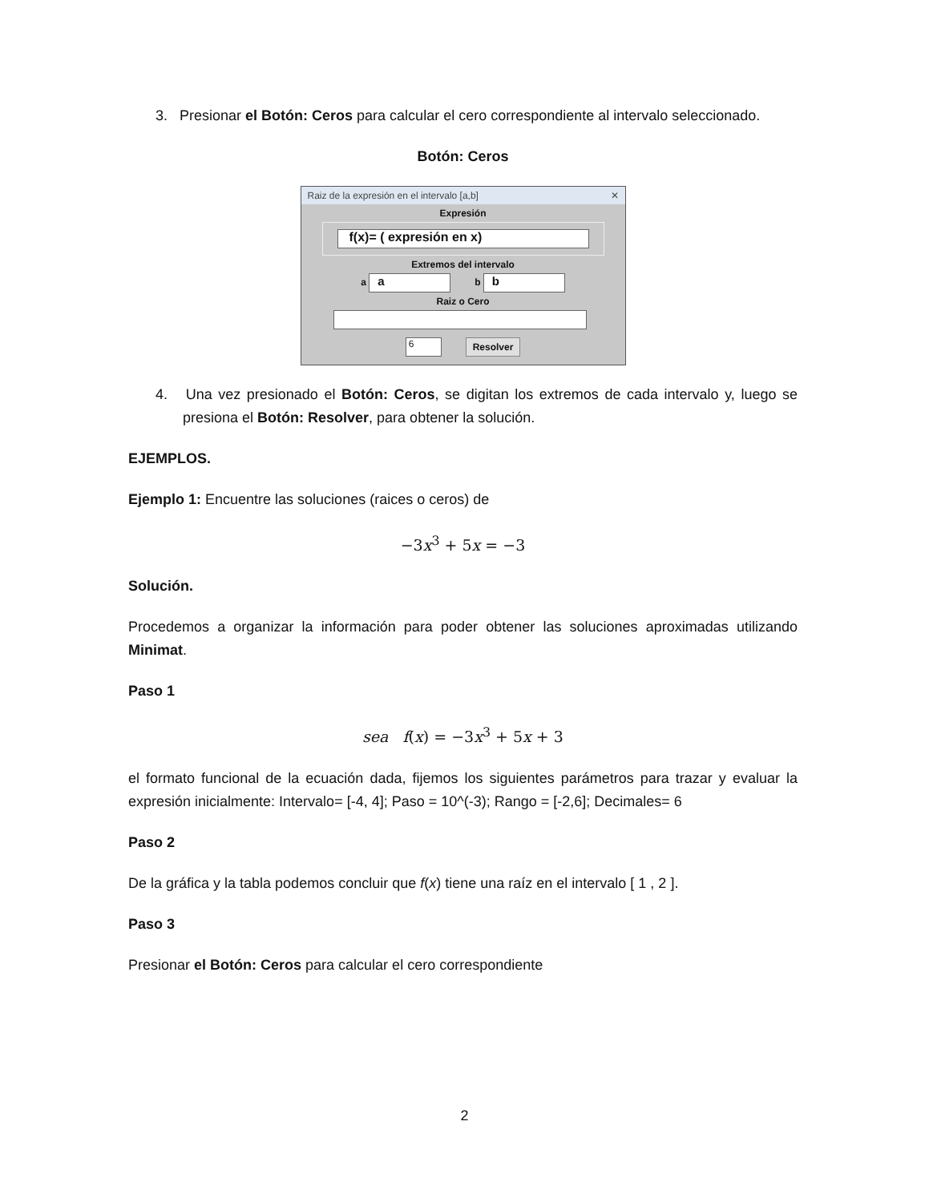3. Presionar el Botón: Ceros para calcular el cero correspondiente al intervalo seleccionado.
Botón: Ceros
Raiz de la expresión en el intervalo [a,b] ✕
Expresión
f(x)= ( expresión en x)
Extremos del intervalo
a a b b
Raiz o Cero
6 Resolver
4. Una vez presionado el Botón: Ceros, se digitan los extremos de cada intervalo y, luego se presiona el Botón: Resolver, para obtener la solución.
EJEMPLOS.
Ejemplo 1: Encuentre las soluciones (raices o ceros) de
−3x<sup>3</sup> + 5x = −3
Solución.
Procedemos a organizar la información para poder obtener las soluciones aproximadas utilizando Minimat.
Paso 1
sea f(x) = −3x<sup>3</sup> + 5x + 3
el formato funcional de la ecuación dada, fijemos los siguientes parámetros para trazar y evaluar la expresión inicialmente: Intervalo= [-4, 4]; Paso = 10^(-3); Rango = [-2,6]; Decimales= 6
Paso 2
De la gráfica y la tabla podemos concluir que f(x) tiene una raíz en el intervalo [ 1 , 2 ].
Paso 3
Presionar el Botón: Ceros para calcular el cero correspondiente
2